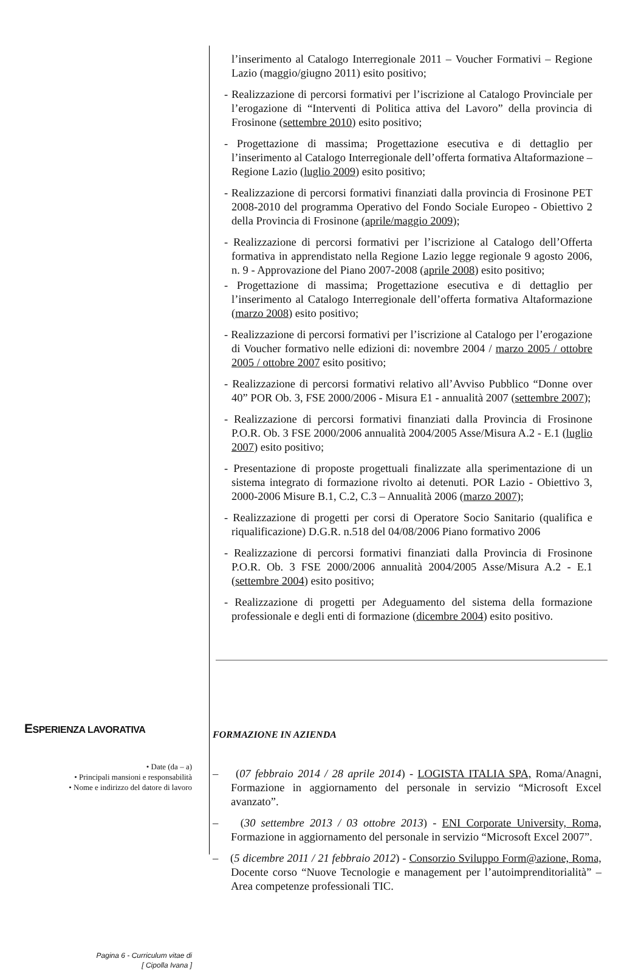l’inserimento al Catalogo Interregionale 2011 – Voucher Formativi – Regione Lazio (maggio/giugno 2011) esito positivo;
- Realizzazione di percorsi formativi per l’iscrizione al Catalogo Provinciale per l’erogazione di “Interventi di Politica attiva del Lavoro” della provincia di Frosinone (settembre 2010) esito positivo;
- Progettazione di massima; Progettazione esecutiva e di dettaglio per l’inserimento al Catalogo Interregionale dell’offerta formativa Altaformazione – Regione Lazio (luglio 2009) esito positivo;
- Realizzazione di percorsi formativi finanziati dalla provincia di Frosinone PET 2008-2010 del programma Operativo del Fondo Sociale Europeo - Obiettivo 2 della Provincia di Frosinone (aprile/maggio 2009);
- Realizzazione di percorsi formativi per l’iscrizione al Catalogo dell’Offerta formativa in apprendistato nella Regione Lazio legge regionale 9 agosto 2006, n. 9 - Approvazione del Piano 2007-2008 (aprile 2008) esito positivo;
- Progettazione di massima; Progettazione esecutiva e di dettaglio per l’inserimento al Catalogo Interregionale dell’offerta formativa Altaformazione (marzo 2008) esito positivo;
- Realizzazione di percorsi formativi per l’iscrizione al Catalogo per l’erogazione di Voucher formativo nelle edizioni di: novembre 2004 / marzo 2005 / ottobre 2005 / ottobre 2007 esito positivo;
- Realizzazione di percorsi formativi relativo all’Avviso Pubblico “Donne over 40” POR Ob. 3, FSE 2000/2006 - Misura E1 - annualità 2007 (settembre 2007);
- Realizzazione di percorsi formativi finanziati dalla Provincia di Frosinone P.O.R. Ob. 3 FSE 2000/2006 annualità 2004/2005 Asse/Misura A.2 - E.1 (luglio 2007) esito positivo;
- Presentazione di proposte progettuali finalizzate alla sperimentazione di un sistema integrato di formazione rivolto ai detenuti. POR Lazio - Obiettivo 3, 2000-2006 Misure B.1, C.2, C.3 – Annualità 2006 (marzo 2007);
- Realizzazione di progetti per corsi di Operatore Socio Sanitario (qualifica e riqualificazione) D.G.R. n.518 del 04/08/2006 Piano formativo 2006
- Realizzazione di percorsi formativi finanziati dalla Provincia di Frosinone P.O.R. Ob. 3 FSE 2000/2006 annualità 2004/2005 Asse/Misura A.2 - E.1 (settembre 2004) esito positivo;
- Realizzazione di progetti per Adeguamento del sistema della formazione professionale e degli enti di formazione (dicembre 2004) esito positivo.
ESPERIENZA LAVORATIVA
• Date (da – a)
• Principali mansioni e responsabilità
• Nome e indirizzo del datore di lavoro
Pagina 6 - Curriculum vitae di
[ Cipolla Ivana ]
FORMAZIONE IN AZIENDA
– (07 febbraio 2014 / 28 aprile 2014) - LOGISTA ITALIA SPA, Roma/Anagni, Formazione in aggiornamento del personale in servizio “Microsoft Excel avanzato”.
– (30 settembre 2013 / 03 ottobre 2013) - ENI Corporate University, Roma, Formazione in aggiornamento del personale in servizio “Microsoft Excel 2007”.
– (5 dicembre 2011 / 21 febbraio 2012) - Consorzio Sviluppo Form@azione, Roma, Docente corso “Nuove Tecnologie e management per l’autoimprenditorialità” – Area competenze professionali TIC.